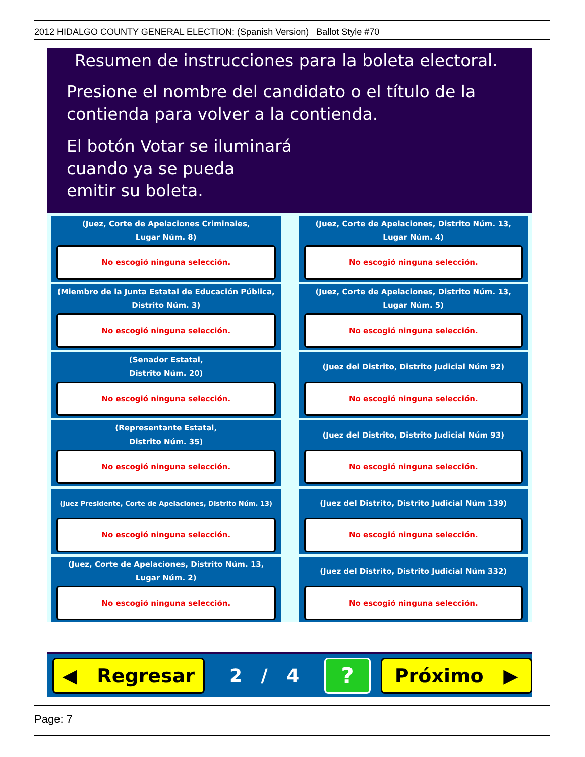2012 HIDALGO COUNTY GENERAL ELECTION: (Spanish Version) Ballot Style #70
Resumen de instrucciones para la boleta electoral.
Presione el nombre del candidato o el título de la
contienda para volver a la contienda.
El botón Votar se iluminará
cuando ya se pueda
emitir su boleta.
(Juez, Corte de Apelaciones Criminales,
Lugar Núm. 8)
No escogió ninguna selección.
(Juez, Corte de Apelaciones, Distrito Núm. 13,
Lugar Núm. 4)
No escogió ninguna selección.
(Miembro de la Junta Estatal de Educación Pública,
Distrito Núm. 3)
No escogió ninguna selección.
(Juez, Corte de Apelaciones, Distrito Núm. 13,
Lugar Núm. 5)
No escogió ninguna selección.
(Senador Estatal,
Distrito Núm. 20)
No escogió ninguna selección.
(Juez del Distrito, Distrito Judicial Núm 92)
No escogió ninguna selección.
(Representante Estatal,
Distrito Núm. 35)
No escogió ninguna selección.
(Juez del Distrito, Distrito Judicial Núm 93)
No escogió ninguna selección.
(Juez Presidente, Corte de Apelaciones, Distrito Núm. 13)
No escogió ninguna selección.
(Juez del Distrito, Distrito Judicial Núm 139)
No escogió ninguna selección.
(Juez, Corte de Apelaciones, Distrito Núm. 13,
Lugar Núm. 2)
No escogió ninguna selección.
(Juez del Distrito, Distrito Judicial Núm 332)
No escogió ninguna selección.
◀ Regresar
2 / 4
?
Próximo ▶
Page: 7